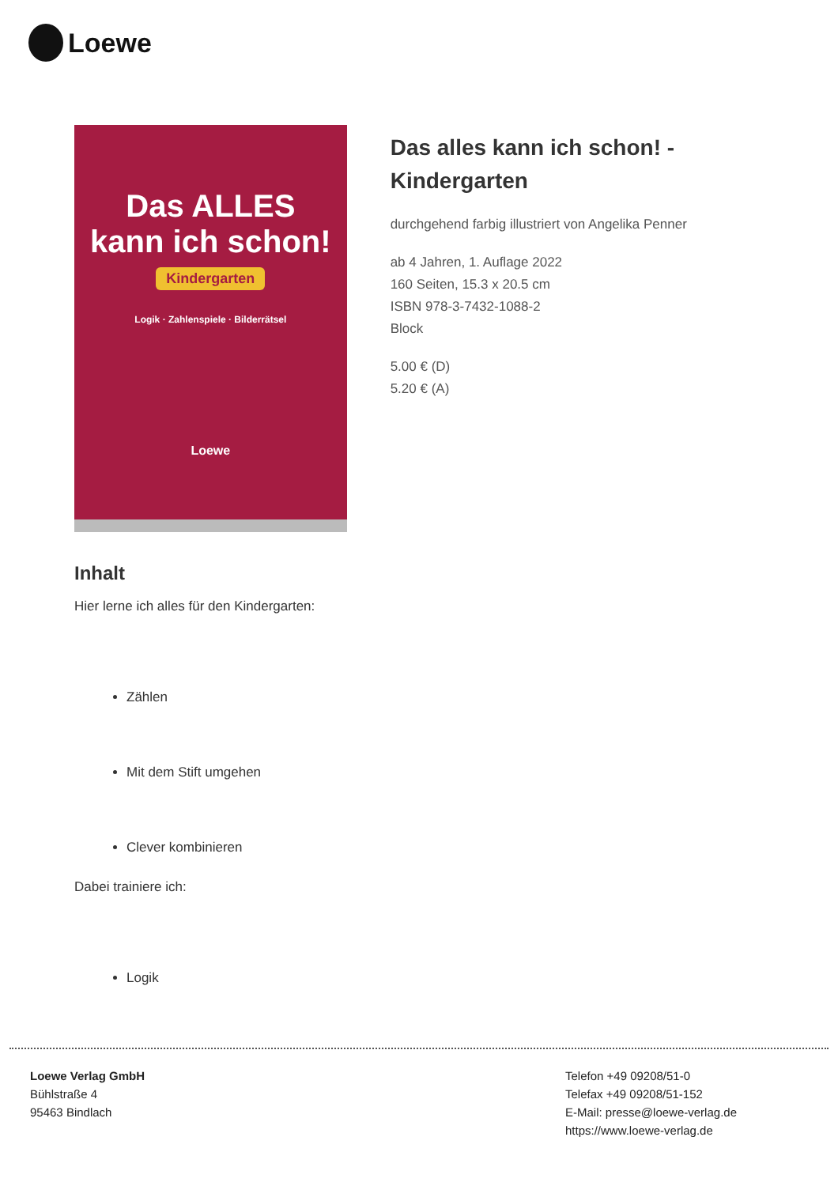Loewe
Das ALLES
kann ich schon!
Kindergarten
Logik · Zahlenspiele · Bilderrätsel
Loewe
Das alles kann ich schon! - Kindergarten
durchgehend farbig illustriert von Angelika Penner
ab 4 Jahren, 1. Auflage 2022
160 Seiten, 15.3 x 20.5 cm
ISBN 978-3-7432-1088-2
Block
5.00 € (D)
5.20 € (A)
Inhalt
Hier lerne ich alles für den Kindergarten:
Zählen
Mit dem Stift umgehen
Clever kombinieren
Dabei trainiere ich:
Logik
Loewe Verlag GmbH
Bühlstraße 4
95463 Bindlach
Telefon +49 09208/51-0
Telefax +49 09208/51-152
E-Mail: presse@loewe-verlag.de
https://www.loewe-verlag.de